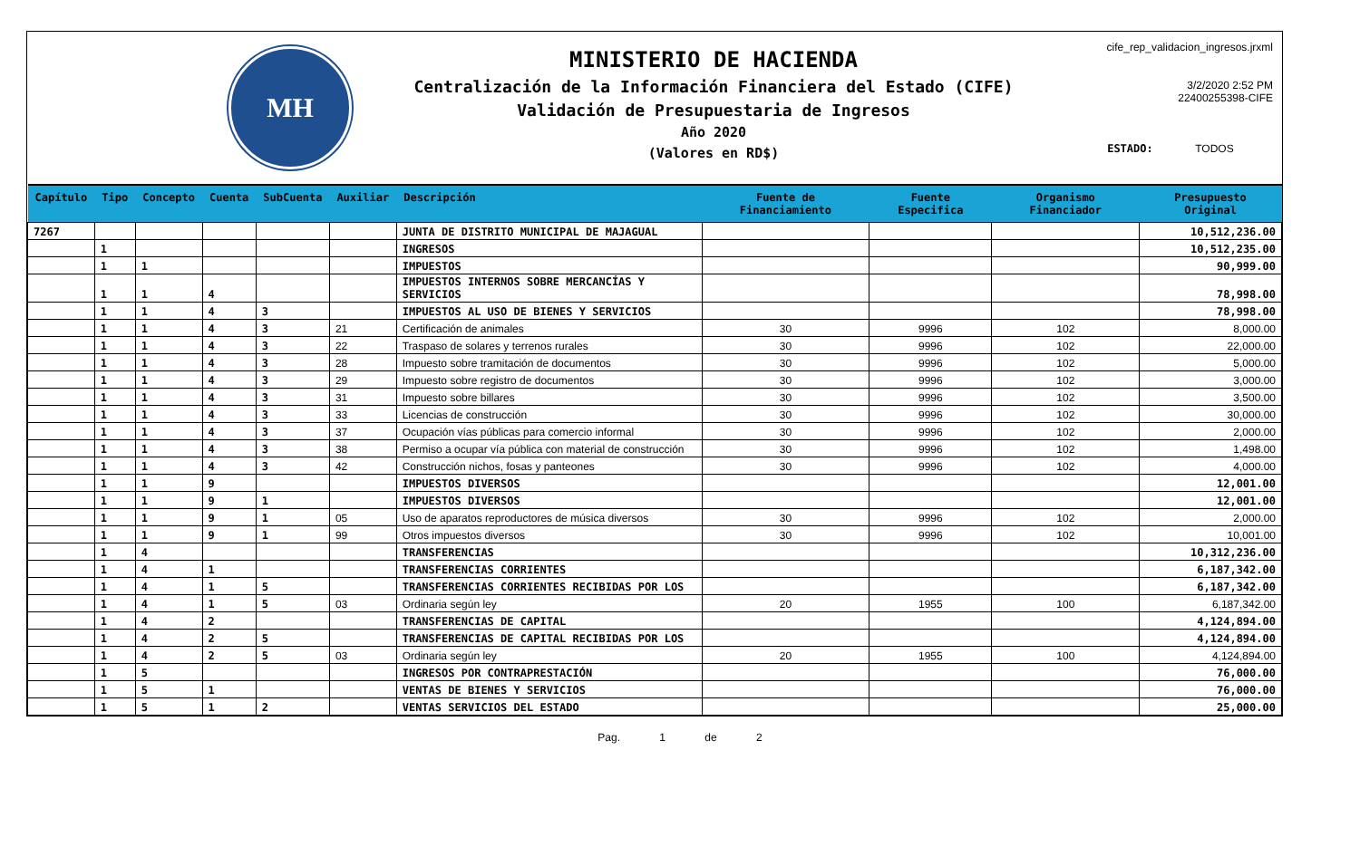MH
MINISTERIO DE HACIENDA
Centralización de la Información Financiera del Estado (CIFE)
Validación de Presupuestaria de Ingresos
Año 2020
(Valores en RD$)
cife_rep_validacion_ingresos.jrxml
3/2/2020 2:52 PM
22400255398-CIFE
ESTADO: TODOS
| Capítulo | Tipo | Concepto | Cuenta | SubCuenta | Auxiliar | Descripción | Fuente de Financiamiento | Fuente Especifica | Organismo Financiador | Presupuesto Original |
| --- | --- | --- | --- | --- | --- | --- | --- | --- | --- | --- |
| 7267 | | | | | | JUNTA DE DISTRITO MUNICIPAL DE MAJAGUAL | | | | 10,512,236.00 |
| | 1 | | | | | INGRESOS | | | | 10,512,235.00 |
| | 1 | 1 | | | | IMPUESTOS | | | | 90,999.00 |
| | 1 | 1 | 4 | | | IMPUESTOS INTERNOS SOBRE MERCANCÍAS Y SERVICIOS | | | | 78,998.00 |
| | 1 | 1 | 4 | 3 | | IMPUESTOS AL USO DE BIENES Y SERVICIOS | | | | 78,998.00 |
| | 1 | 1 | 4 | 3 | 21 | Certificación de animales | 30 | 9996 | 102 | 8,000.00 |
| | 1 | 1 | 4 | 3 | 22 | Traspaso de solares y terrenos rurales | 30 | 9996 | 102 | 22,000.00 |
| | 1 | 1 | 4 | 3 | 28 | Impuesto sobre tramitación de documentos | 30 | 9996 | 102 | 5,000.00 |
| | 1 | 1 | 4 | 3 | 29 | Impuesto sobre registro de documentos | 30 | 9996 | 102 | 3,000.00 |
| | 1 | 1 | 4 | 3 | 31 | Impuesto sobre billares | 30 | 9996 | 102 | 3,500.00 |
| | 1 | 1 | 4 | 3 | 33 | Licencias de construcción | 30 | 9996 | 102 | 30,000.00 |
| | 1 | 1 | 4 | 3 | 37 | Ocupación vías públicas para comercio informal | 30 | 9996 | 102 | 2,000.00 |
| | 1 | 1 | 4 | 3 | 38 | Permiso a ocupar vía pública con material de construcción | 30 | 9996 | 102 | 1,498.00 |
| | 1 | 1 | 4 | 3 | 42 | Construcción nichos, fosas y panteones | 30 | 9996 | 102 | 4,000.00 |
| | 1 | 1 | 9 | | | IMPUESTOS DIVERSOS | | | | 12,001.00 |
| | 1 | 1 | 9 | 1 | | IMPUESTOS DIVERSOS | | | | 12,001.00 |
| | 1 | 1 | 9 | 1 | 05 | Uso de aparatos reproductores de música diversos | 30 | 9996 | 102 | 2,000.00 |
| | 1 | 1 | 9 | 1 | 99 | Otros impuestos diversos | 30 | 9996 | 102 | 10,001.00 |
| | 1 | 4 | | | | TRANSFERENCIAS | | | | 10,312,236.00 |
| | 1 | 4 | 1 | | | TRANSFERENCIAS CORRIENTES | | | | 6,187,342.00 |
| | 1 | 4 | 1 | 5 | | TRANSFERENCIAS CORRIENTES RECIBIDAS POR LOS | | | | 6,187,342.00 |
| | 1 | 4 | 1 | 5 | 03 | Ordinaria según ley | 20 | 1955 | 100 | 6,187,342.00 |
| | 1 | 4 | 2 | | | TRANSFERENCIAS DE CAPITAL | | | | 4,124,894.00 |
| | 1 | 4 | 2 | 5 | | TRANSFERENCIAS DE CAPITAL RECIBIDAS POR LOS | | | | 4,124,894.00 |
| | 1 | 4 | 2 | 5 | 03 | Ordinaria según ley | 20 | 1955 | 100 | 4,124,894.00 |
| | 1 | 5 | | | | INGRESOS POR CONTRAPRESTACIÓN | | | | 76,000.00 |
| | 1 | 5 | 1 | | | VENTAS DE BIENES Y SERVICIOS | | | | 76,000.00 |
| | 1 | 5 | 1 | 2 | | VENTAS SERVICIOS DEL ESTADO | | | | 25,000.00 |
Pag. 1 de 2